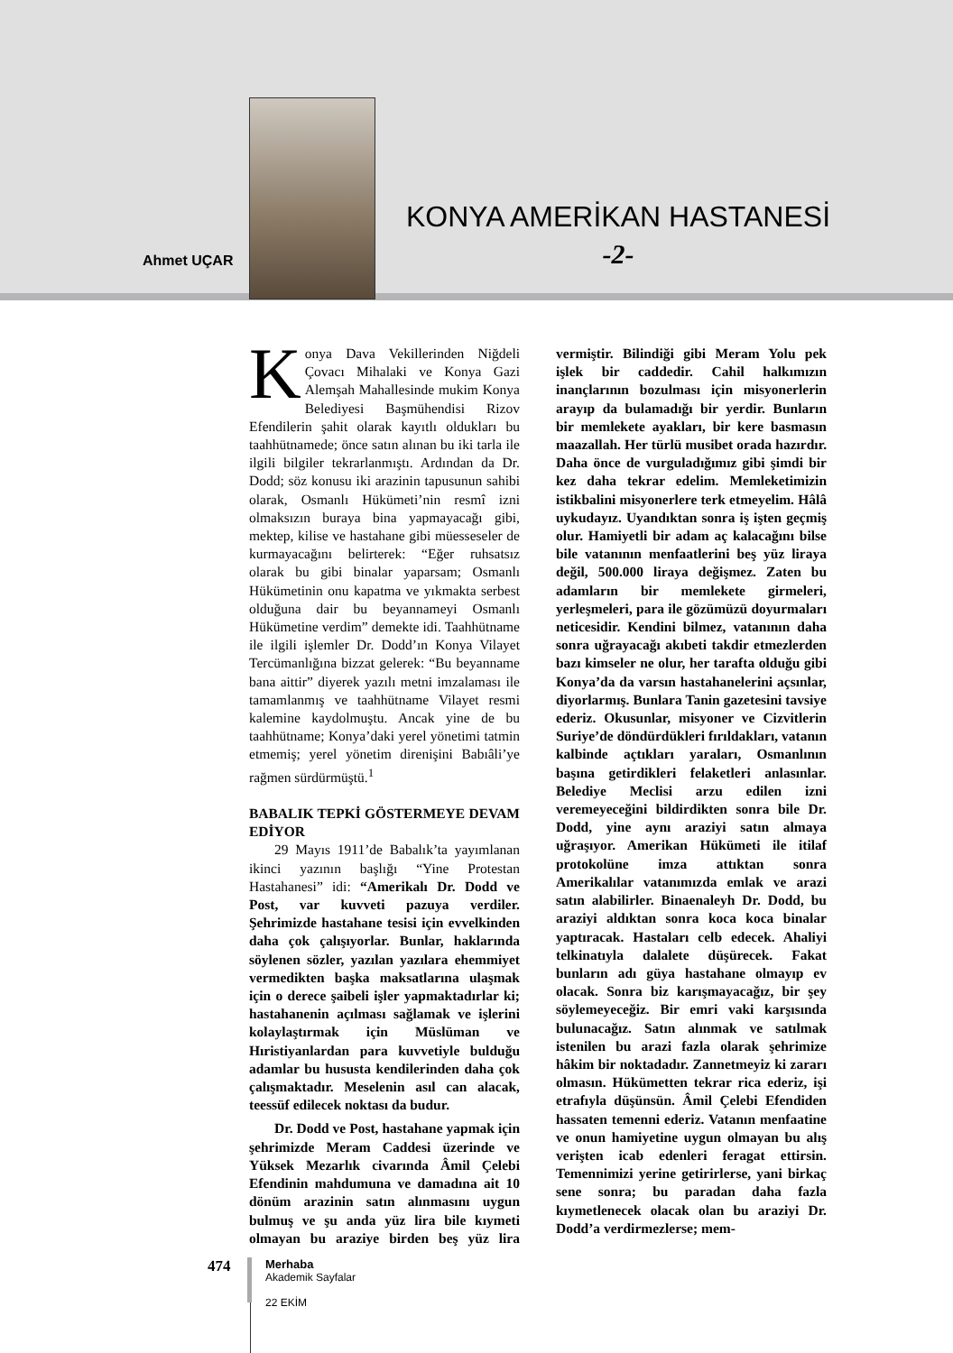Ahmet UÇAR
KONYA AMERİKAN HASTANESİ
-2-
Konya Dava Vekillerinden Niğdeli Çovacı Mihalaki ve Konya Gazi Alemşah Mahallesinde mukim Konya Belediyesi Başmühendisi Rizov Efendilerin şahit olarak kayıtlı oldukları bu taahhütnamede; önce satın alınan bu iki tarla ile ilgili bilgiler tekrarlanmıştı. Ardından da Dr. Dodd; söz konusu iki arazinin tapusunun sahibi olarak, Osmanlı Hükümeti’nin resmî izni olmaksızın buraya bina yapmayacağı gibi, mektep, kilise ve hastahane gibi müesseseler de kurmayacağını belirterek: “Eğer ruhsatsız olarak bu gibi binalar yaparsam; Osmanlı Hükümetinin onu kapatma ve yıkmakta serbest olduğuna dair bu beyannameyi Osmanlı Hükümetine verdim” demekte idi. Taahhütname ile ilgili işlemler Dr. Dodd’ın Konya Vilayet Tercümanlığına bizzat gelerek: “Bu beyanname bana aittir” diyerek yazılı metni imzalaması ile tamamlanmış ve taahhütname Vilayet resmi kalemine kaydolmuştu. Ancak yine de bu taahhütname; Konya’daki yerel yönetimi tatmin etmemiş; yerel yönetim direnişini Babıâli’ye rağmen sürdürmüştü.<sup>1</sup>
BABALIK TEPKİ GÖSTERMEYE DEVAM EDİYOR
29 Mayıs 1911’de Babalık’ta yayımlanan ikinci yazının başlığı “Yine Protestan Hastahanesi” idi: “Amerikalı Dr. Dodd ve Post, var kuvveti pazuya verdiler. Şehrimizde hastahane tesisi için evvelkinden daha çok çalışıyorlar. Bunlar, haklarında söylenen sözler, yazılan yazılara ehemmiyet vermedikten başka maksatlarına ulaşmak için o derece şaibeli işler yapmaktadırlar ki; hastahanenin açılması sağlamak ve işlerini kolaylaştırmak için Müslüman ve Hıristiyanlardan para kuvvetiyle bulduğu adamlar bu hususta kendilerinden daha çok çalışmaktadır. Meselenin asıl can alacak, teessüf edilecek noktası da budur.
Dr. Dodd ve Post, hastahane yapmak için şehrimizde Meram Caddesi üzerinde ve Yüksek Mezarlık civarında Âmil Çelebi Efendinin mahdumuna ve damadına ait 10 dönüm arazinin satın alınmasını uygun bulmuş ve şu anda yüz lira bile kıymeti olmayan bu araziye birden beş yüz lira vermiştir. Bilindiği gibi Meram Yolu pek işlek bir caddedir. Cahil halkımızın inançlarının bozulması için misyonerlerin arayıp da bulamadığı bir yerdir. Bunların bir memlekete ayakları, bir kere basmasın maazallah. Her türlü musibet orada hazırdır. Daha önce de vurguladığımız gibi şimdi bir kez daha tekrar edelim. Memleketimizin istikbalini misyonerlere terk etmeyelim. Hâlâ uykudayız. Uyandıktan sonra iş işten geçmiş olur. Hamiyetli bir adam aç kalacağını bilse bile vatanının menfaatlerini beş yüz liraya değil, 500.000 liraya değişmez. Zaten bu adamların bir memlekete girmeleri, yerleşmeleri, para ile gözümüzü doyurmaları neticesidir. Kendini bilmez, vatanının daha sonra uğrayacağı akıbeti takdir etmezlerden bazı kimseler ne olur, her tarafta olduğu gibi Konya’da da varsın hastahanelerini açsınlar, diyorlarmış. Bunlara Tanin gazetesini tavsiye ederiz. Okusunlar, misyoner ve Cizvitlerin Suriye’de döndürdükleri fırıldakları, vatanın kalbinde açtıkları yaraları, Osmanlının başına getirdikleri felaketleri anlasınlar. Belediye Meclisi arzu edilen izni veremeyeceğini bildirdikten sonra bile Dr. Dodd, yine aynı araziyi satın almaya uğraşıyor. Amerikan Hükümeti ile itilaf protokolüne imza attıktan sonra Amerikalılar vatanımızda emlak ve arazi satın alabilirler. Binaenaleyh Dr. Dodd, bu araziyi aldıktan sonra koca koca binalar yaptıracak. Hastaları celb edecek. Ahaliyi telkinatıyla dalalete düşürecek. Fakat bunların adı güya hastahane olmayıp ev olacak. Sonra biz karışmayacağız, bir şey söylemeyeceğiz. Bir emri vaki karşısında bulunacağız. Satın alınmak ve satılmak istenilen bu arazi fazla olarak şehrimize hâkim bir noktadadır. Zannetmeyiz ki zararı olmasın. Hükümetten tekrar rica ederiz, işi etrafıyla düşünsün. Âmil Çelebi Efendiden hassaten temenni ederiz. Vatanın menfaatine ve onun hamiyetine uygun olmayan bu alış verişten icab edenleri feragat ettirsin. Temennimizi yerine getirirlerse, yani birkaç sene sonra; bu paradan daha fazla kıymetlenecek olacak olan bu araziyi Dr. Dodd’a verdirmezlerse; mem-
474
Merhaba
Akademik Sayfalar
22 EKİM